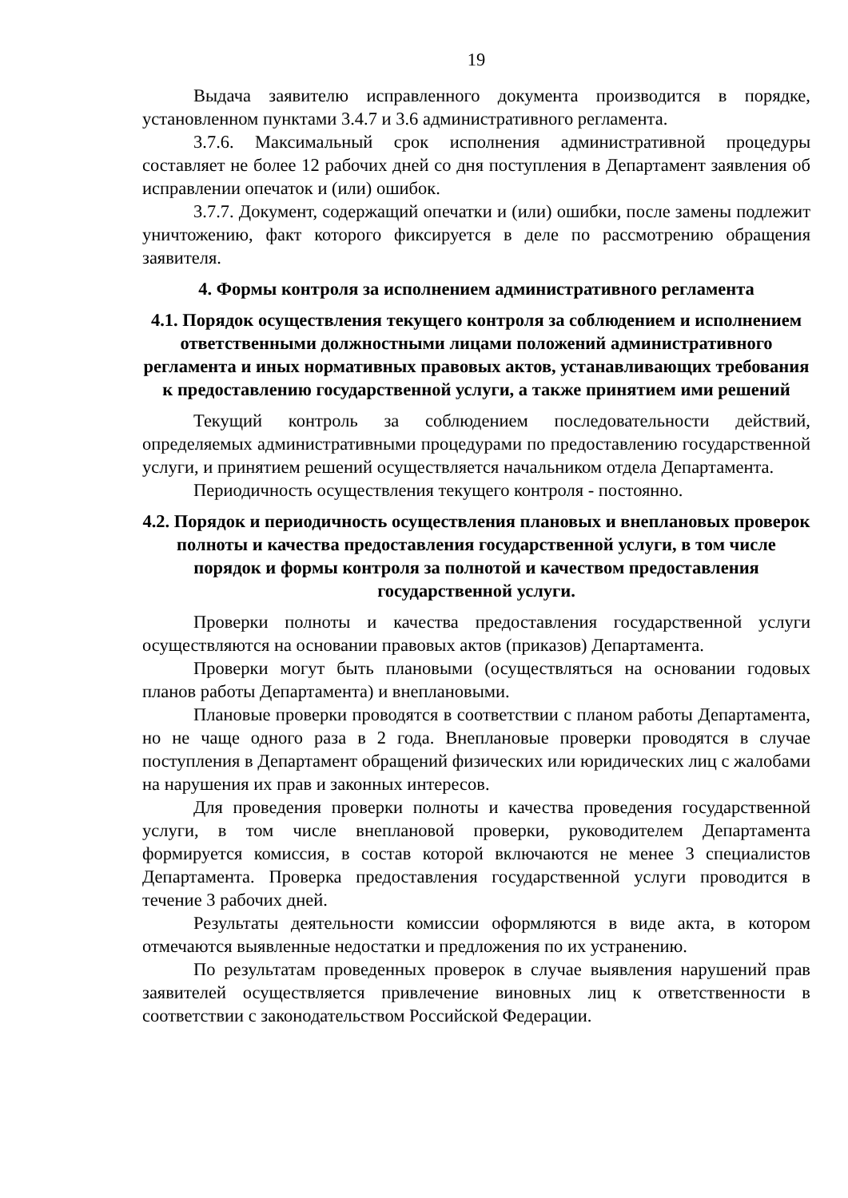19
Выдача заявителю исправленного документа производится в порядке, установленном пунктами 3.4.7 и 3.6 административного регламента.
3.7.6. Максимальный срок исполнения административной процедуры составляет не более 12 рабочих дней со дня поступления в Департамент заявления об исправлении опечаток и (или) ошибок.
3.7.7. Документ, содержащий опечатки и (или) ошибки, после замены подлежит уничтожению, факт которого фиксируется в деле по рассмотрению обращения заявителя.
4. Формы контроля за исполнением административного регламента
4.1. Порядок осуществления текущего контроля за соблюдением и исполнением ответственными должностными лицами положений административного регламента и иных нормативных правовых актов, устанавливающих требования к предоставлению государственной услуги, а также принятием ими решений
Текущий контроль за соблюдением последовательности действий, определяемых административными процедурами по предоставлению государственной услуги, и принятием решений осуществляется начальником отдела Департамента.
Периодичность осуществления текущего контроля - постоянно.
4.2. Порядок и периодичность осуществления плановых и внеплановых проверок полноты и качества предоставления государственной услуги, в том числе порядок и формы контроля за полнотой и качеством предоставления государственной услуги.
Проверки полноты и качества предоставления государственной услуги осуществляются на основании правовых актов (приказов) Департамента.
Проверки могут быть плановыми (осуществляться на основании годовых планов работы Департамента) и внеплановыми.
Плановые проверки проводятся в соответствии с планом работы Департамента, но не чаще одного раза в 2 года. Внеплановые проверки проводятся в случае поступления в Департамент обращений физических или юридических лиц с жалобами на нарушения их прав и законных интересов.
Для проведения проверки полноты и качества проведения государственной услуги, в том числе внеплановой проверки, руководителем Департамента формируется комиссия, в состав которой включаются не менее 3 специалистов Департамента. Проверка предоставления государственной услуги проводится в течение 3 рабочих дней.
Результаты деятельности комиссии оформляются в виде акта, в котором отмечаются выявленные недостатки и предложения по их устранению.
По результатам проведенных проверок в случае выявления нарушений прав заявителей осуществляется привлечение виновных лиц к ответственности в соответствии с законодательством Российской Федерации.